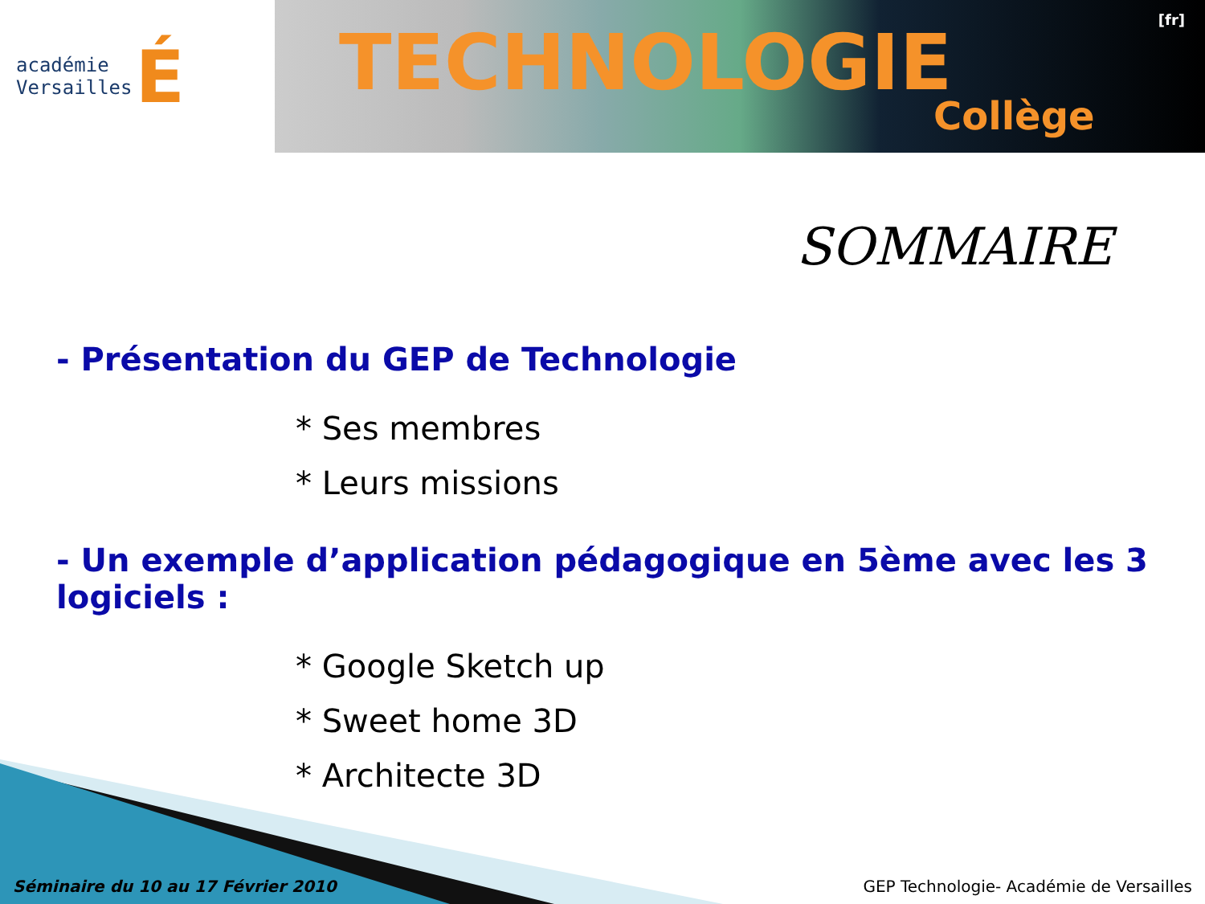académie
Versailles
É
[fr]
TECHNOLOGIE
Collège
SOMMAIRE
- Présentation du GEP de Technologie
* Ses membres
* Leurs missions
- Un exemple d’application pédagogique en 5ème avec les 3 logiciels :
* Google Sketch up
* Sweet home 3D
* Architecte 3D
Séminaire du 10 au 17 Février 2010 GEP Technologie- Académie de Versailles